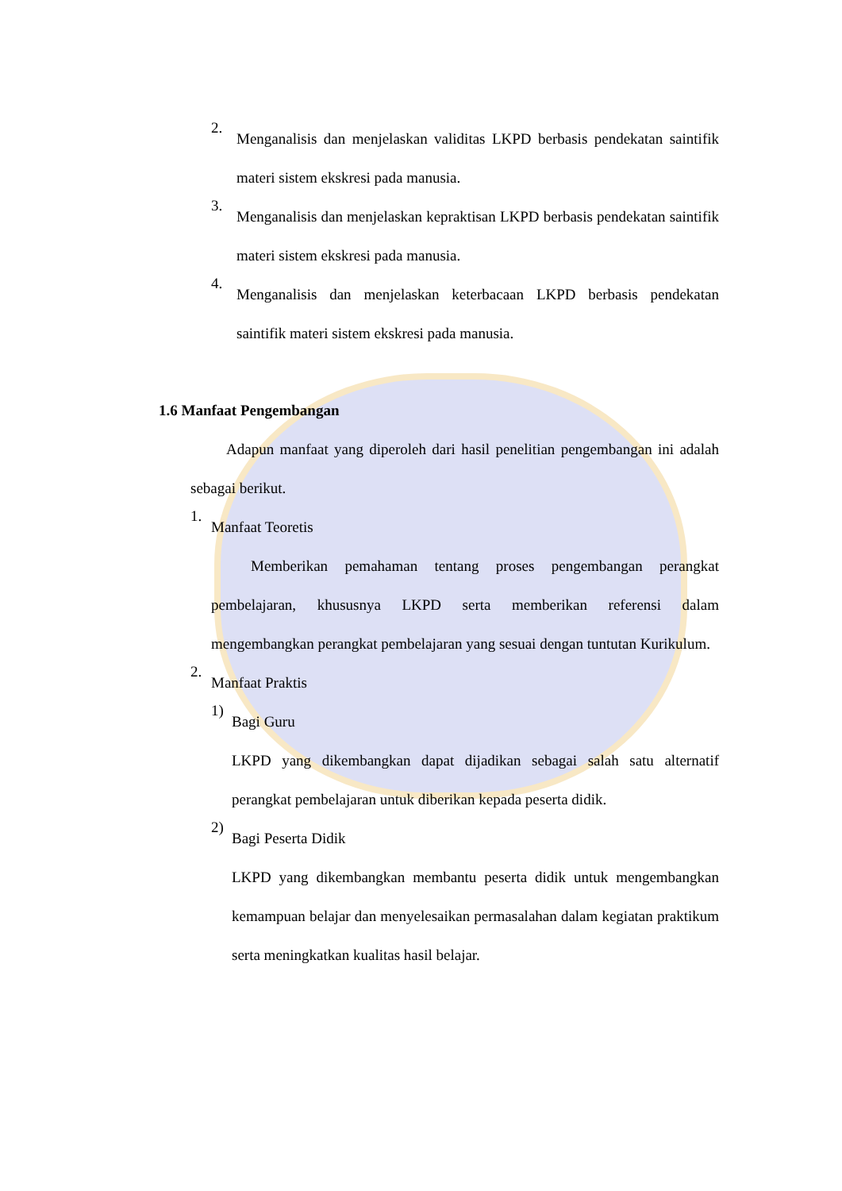2.
Menganalisis dan menjelaskan validitas LKPD berbasis pendekatan saintifik materi sistem ekskresi pada manusia.
3.
Menganalisis dan menjelaskan kepraktisan LKPD berbasis pendekatan saintifik materi sistem ekskresi pada manusia.
4.
Menganalisis dan menjelaskan keterbacaan LKPD berbasis pendekatan saintifik materi sistem ekskresi pada manusia.
1.6 Manfaat Pengembangan
Adapun manfaat yang diperoleh dari hasil penelitian pengembangan ini adalah sebagai berikut.
1.
Manfaat Teoretis
Memberikan pemahaman tentang proses pengembangan perangkat pembelajaran, khususnya LKPD serta memberikan referensi dalam mengembangkan perangkat pembelajaran yang sesuai dengan tuntutan Kurikulum.
2.
Manfaat Praktis
1)
Bagi Guru
LKPD yang dikembangkan dapat dijadikan sebagai salah satu alternatif perangkat pembelajaran untuk diberikan kepada peserta didik.
2)
Bagi Peserta Didik
LKPD yang dikembangkan membantu peserta didik untuk mengembangkan kemampuan belajar dan menyelesaikan permasalahan dalam kegiatan praktikum serta meningkatkan kualitas hasil belajar.